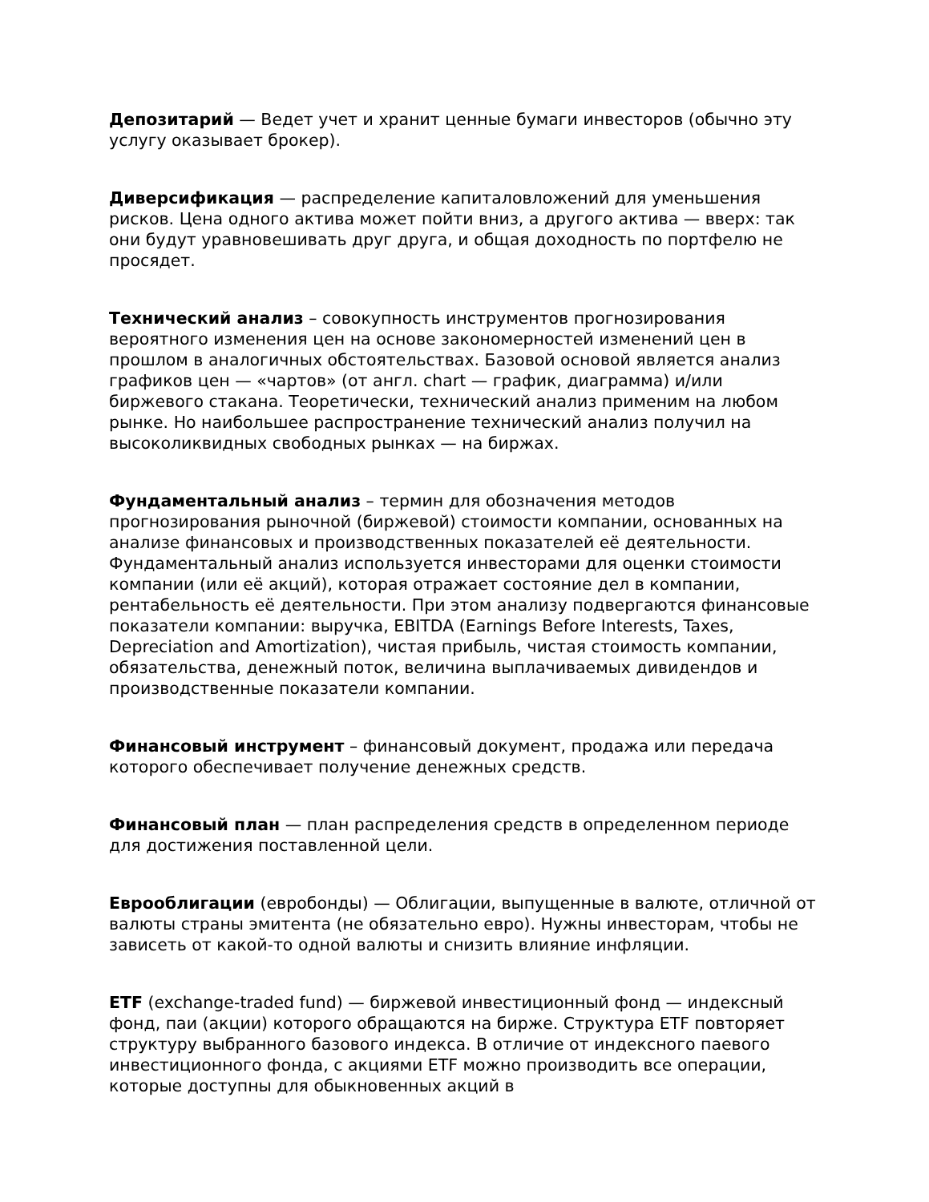Депозитарий — Ведет учет и хранит ценные бумаги инвесторов (обычно эту услугу оказывает брокер).
Диверсификация — распределение капиталовложений для уменьшения рисков. Цена одного актива может пойти вниз, а другого актива — вверх: так они будут уравновешивать друг друга, и общая доходность по портфелю не просядет.
Технический анализ – совокупность инструментов прогнозирования вероятного изменения цен на основе закономерностей изменений цен в прошлом в аналогичных обстоятельствах. Базовой основой является анализ графиков цен — «чартов» (от англ. chart — график, диаграмма) и/или биржевого стакана. Теоретически, технический анализ применим на любом рынке. Но наибольшее распространение технический анализ получил на высоколиквидных свободных рынках — на биржах.
Фундаментальный анализ – термин для обозначения методов прогнозирования рыночной (биржевой) стоимости компании, основанных на анализе финансовых и производственных показателей её деятельности. Фундаментальный анализ используется инвесторами для оценки стоимости компании (или её акций), которая отражает состояние дел в компании, рентабельность её деятельности. При этом анализу подвергаются финансовые показатели компании: выручка, EBITDA (Earnings Before Interests, Taxes, Depreciation and Amortization), чистая прибыль, чистая стоимость компании, обязательства, денежный поток, величина выплачиваемых дивидендов и производственные показатели компании.
Финансовый инструмент – финансовый документ, продажа или передача которого обеспечивает получение денежных средств.
Финансовый план — план распределения средств в определенном периоде для достижения поставленной цели.
Еврооблигации (евробонды) — Облигации, выпущенные в валюте, отличной от валюты страны эмитента (не обязательно евро). Нужны инвесторам, чтобы не зависеть от какой-то одной валюты и снизить влияние инфляции.
ETF (exchange-traded fund) — биржевой инвестиционный фонд — индексный фонд, паи (акции) которого обращаются на бирже. Структура ETF повторяет структуру выбранного базового индекса. В отличие от индексного паевого инвестиционного фонда, с акциями ETF можно производить все операции, которые доступны для обыкновенных акций в